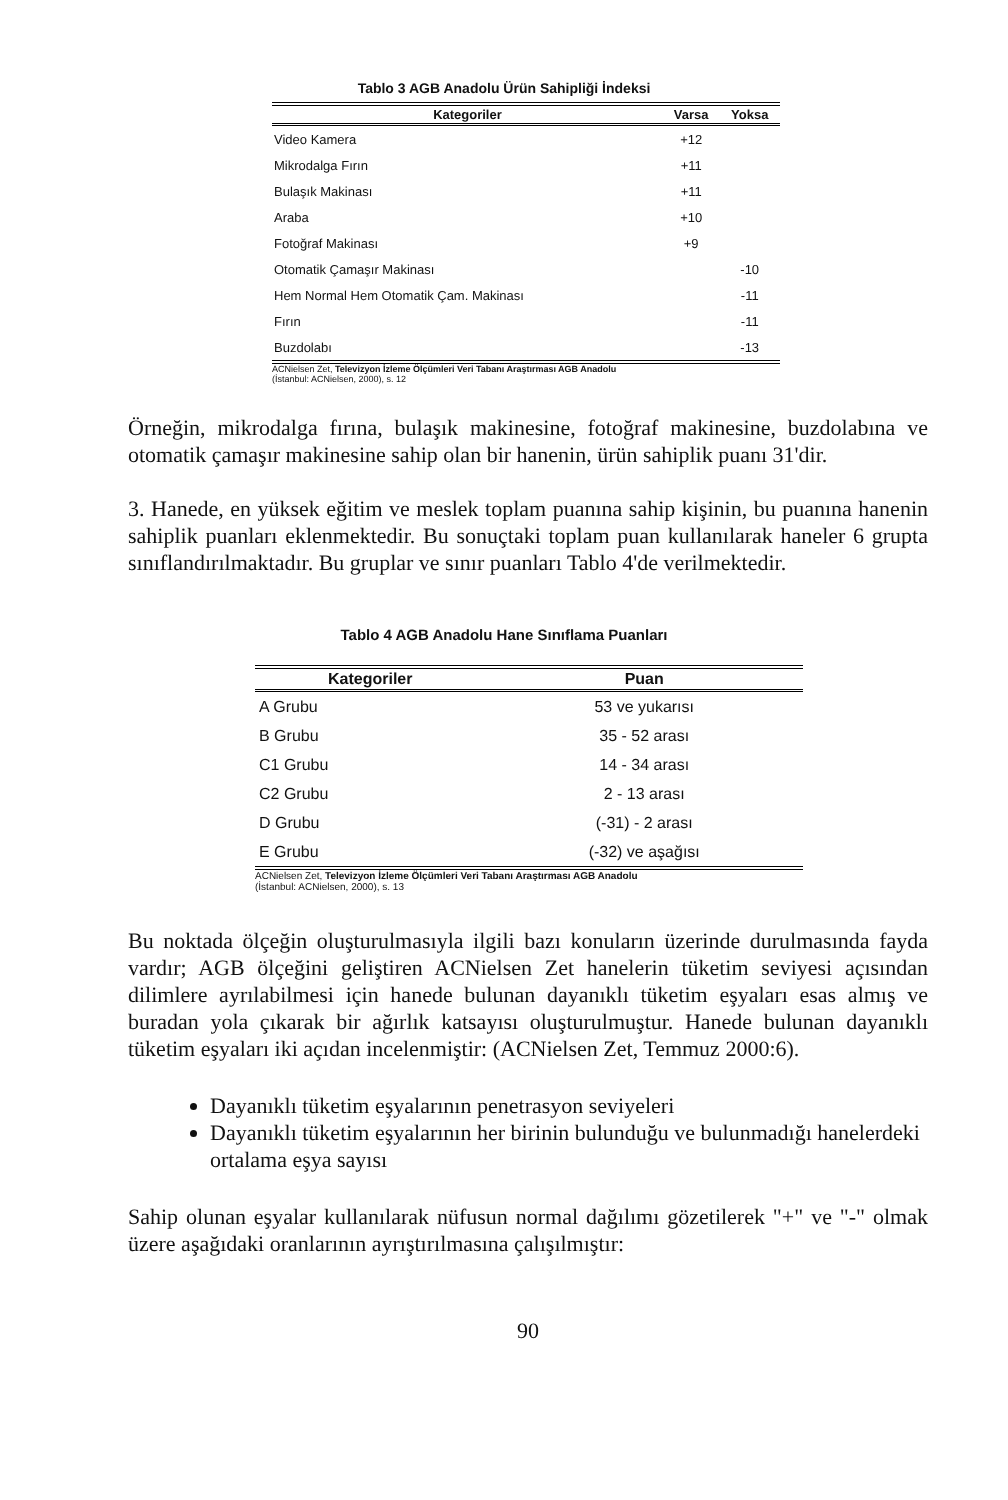Tablo 3 AGB Anadolu Ürün Sahipliği İndeksi
| Kategoriler | Varsa | Yoksa |
| --- | --- | --- |
| Video Kamera | +12 | |
| Mikrodalga Fırın | +11 | |
| Bulaşık Makinası | +11 | |
| Araba | +10 | |
| Fotoğraf Makinası | +9 | |
| Otomatik Çamaşır Makinası | | -10 |
| Hem Normal Hem Otomatik Çam. Makinası | | -11 |
| Fırın | | -11 |
| Buzdolabı | | -13 |
ACNielsen Zet, Televizyon İzleme Ölçümleri Veri Tabanı Araştırması AGB Anadolu
(İstanbul: ACNielsen, 2000), s. 12
Örneğin, mikrodalga fırına, bulaşık makinesine, fotoğraf makinesine, buzdolabına ve otomatik çamaşır makinesine sahip olan bir hanenin, ürün sahiplik puanı 31'dir.
3. Hanede, en yüksek eğitim ve meslek toplam puanına sahip kişinin, bu puanına hanenin sahiplik puanları eklenmektedir. Bu sonuçtaki toplam puan kullanılarak haneler 6 grupta sınıflandırılmaktadır. Bu gruplar ve sınır puanları Tablo 4'de verilmektedir.
Tablo 4 AGB Anadolu Hane Sınıflama Puanları
| Kategoriler | Puan |
| --- | --- |
| A Grubu | 53 ve yukarısı |
| B Grubu | 35 - 52 arası |
| C1 Grubu | 14 - 34 arası |
| C2 Grubu | 2 - 13 arası |
| D Grubu | (-31) - 2 arası |
| E Grubu | (-32) ve aşağısı |
ACNielsen Zet, Televizyon İzleme Ölçümleri Veri Tabanı Araştırması AGB Anadolu
(İstanbul: ACNielsen, 2000), s. 13
Bu noktada ölçeğin oluşturulmasıyla ilgili bazı konuların üzerinde durulmasında fayda vardır; AGB ölçeğini geliştiren ACNielsen Zet hanelerin tüketim seviyesi açısından dilimlere ayrılabilmesi için hanede bulunan dayanıklı tüketim eşyaları esas almış ve buradan yola çıkarak bir ağırlık katsayısı oluşturulmuştur. Hanede bulunan dayanıklı tüketim eşyaları iki açıdan incelenmiştir: (ACNielsen Zet, Temmuz 2000:6).
Dayanıklı tüketim eşyalarının penetrasyon seviyeleri
Dayanıklı tüketim eşyalarının her birinin bulunduğu ve bulunmadığı hanelerdeki ortalama eşya sayısı
Sahip olunan eşyalar kullanılarak nüfusun normal dağılımı gözetilerek "+" ve "-" olmak üzere aşağıdaki oranlarının ayrıştırılmasına çalışılmıştır:
90